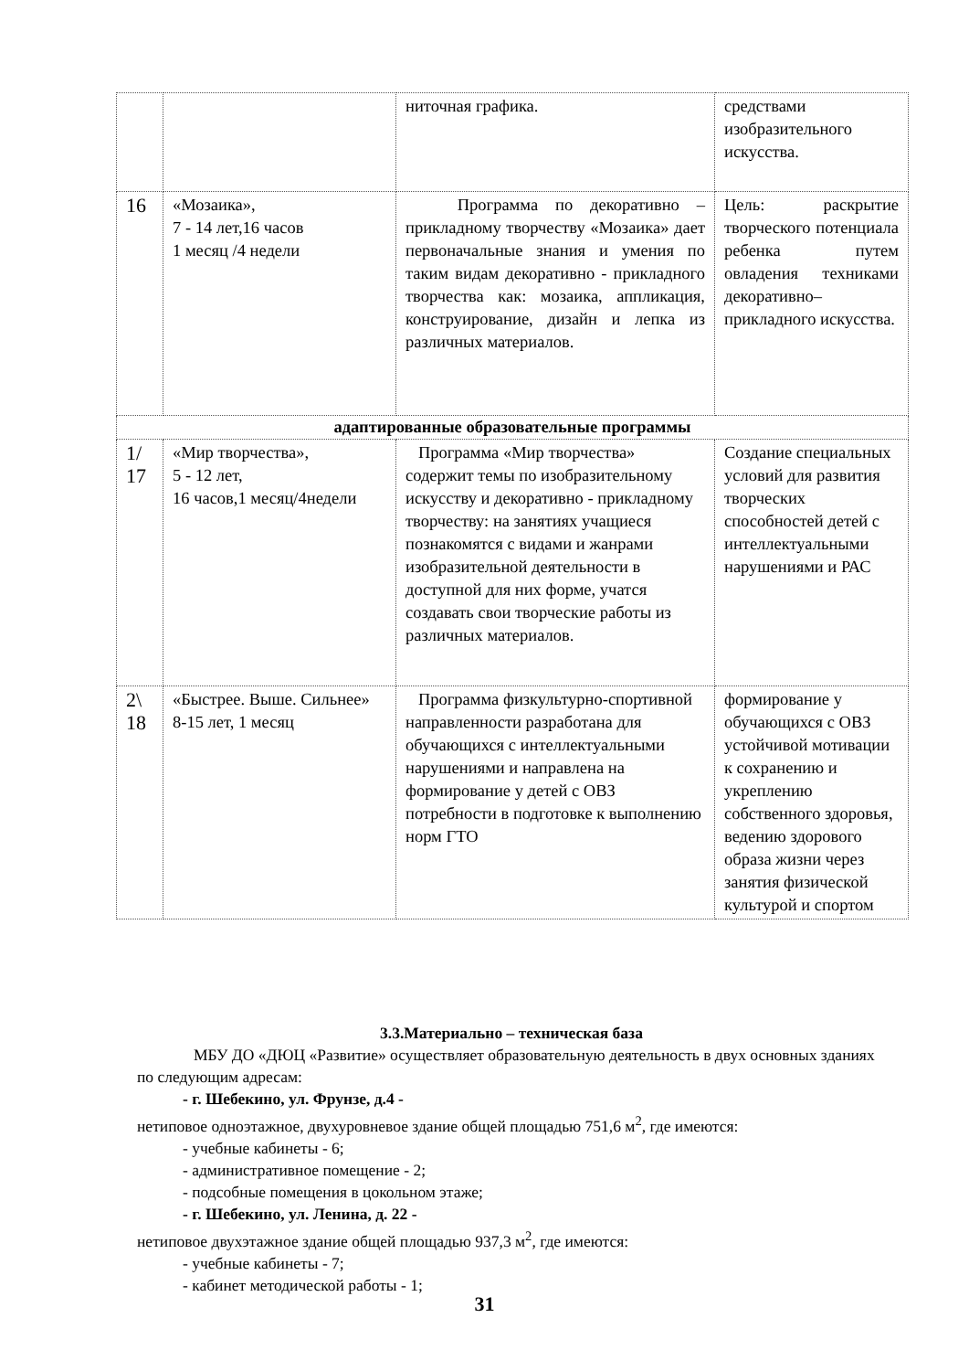| | | ниточная графика. | средствами изобразительного искусства. |
| 16 | «Мозаика», 7 - 14 лет,16 часов 1 месяц /4 недели | Программа по декоративно – прикладному творчеству «Мозаика» дает первоначальные знания и умения по таким видам декоративно - прикладного творчества как: мозаика, аппликация, конструирование, дизайн и лепка из различных материалов. | Цель: раскрытие творческого потенциала ребенка путем овладения техниками декоративно– прикладного искусства. |
| адаптированные образовательные программы | | | |
| 1/ 17 | «Мир творчества», 5 - 12 лет, 16 часов,1 месяц/4недели | Программа «Мир творчества» содержит темы по изобразительному искусству и декоративно - прикладному творчеству: на занятиях учащиеся познакомятся с видами и жанрами изобразительной деятельности в доступной для них форме, учатся создавать свои творческие работы из различных материалов. | Создание специальных условий для развития творческих способностей детей с интеллектуальными нарушениями и РАС |
| 2\ 18 | «Быстрее. Выше. Сильнее» 8-15 лет, 1 месяц | Программа физкультурно-спортивной направленности разработана для обучающихся с интеллектуальными нарушениями и направлена на формирование у детей с ОВЗ потребности в подготовке к выполнению норм ГТО | формирование у обучающихся с ОВЗ устойчивой мотивации к сохранению и укреплению собственного здоровья, ведению здорового образа жизни через занятия физической культурой и спортом |
3.3.Материально – техническая база
МБУ ДО «ДЮЦ «Развитие» осуществляет образовательную деятельность в двух основных зданиях по следующим адресам:
- г. Шебекино, ул. Фрунзе, д.4 -
нетиповое одноэтажное, двухуровневое здание общей площадью 751,6 м<sup>2</sup>, где имеются:
- учебные кабинеты - 6;
- административное помещение - 2;
- подсобные помещения в цокольном этаже;
- г. Шебекино, ул. Ленина, д. 22 -
нетиповое двухэтажное здание общей площадью 937,3 м<sup>2</sup>, где имеются:
- учебные кабинеты - 7;
- кабинет методической работы - 1;
31